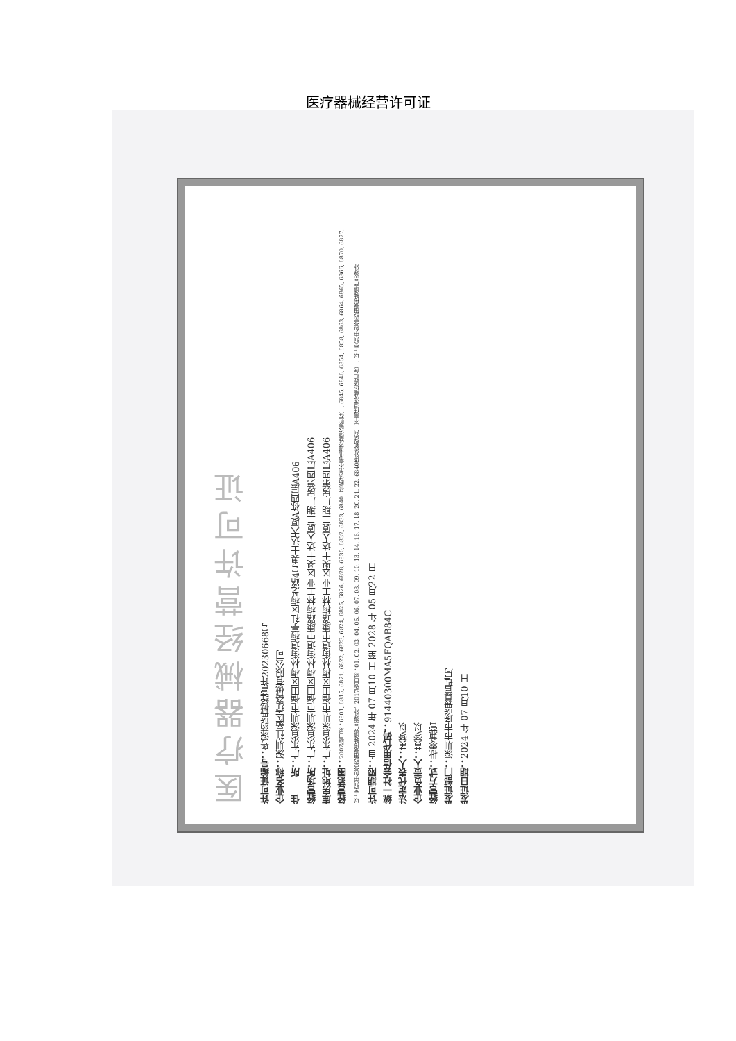医疗器械经营许可证
医疗器械经营许可证
许可证编号：粤深药监械经营许20230668号
企业名称：深圳祥嘉医疗器械有限公司
住　　所：广东省深圳市福田区梅林街道梅亭社区梅芝路4号奥士达大厦A栋四层A406
经营场所：广东省深圳市福田区梅林街道中康路梅林工业区奥士达大厦二期厂房第四层A406
库房地址：广东省深圳市福田区梅林街道中康路梅林工业区奥士达大厦二期厂房第四层A406
经营范围：2002版目录：6801, 6815, 6821, 6822, 6823, 6824, 6825, 6826, 6828, 6830, 6832, 6833, 6840（诊断试剂不需低温冷藏运输贮存）, 6845, 6846, 6854, 6858, 6863, 6864, 6865, 6866, 6870, 6877, 以上类别中包含的角膜接触镜产品除外。2017版目录：01, 02, 03, 04, 05, 06, 07, 08, 09, 10, 13, 14, 16, 17, 18, 20, 21, 22, 6840体外诊断试剂（不需低温冷藏运输贮存）, 以上类别中包含的角膜接触镜产品除外
许可期限：自 2024 年 07 月10 日 至 2028 年 05 月22 日
统一社会信用代码：91440300MA5FQAB84C
法定代表人：黄梦以
企业负责人：黄梦以
经营方式：批零兼营
发证部门：深圳市市场监督管理局
发证日期：2024 年 07 月10 日